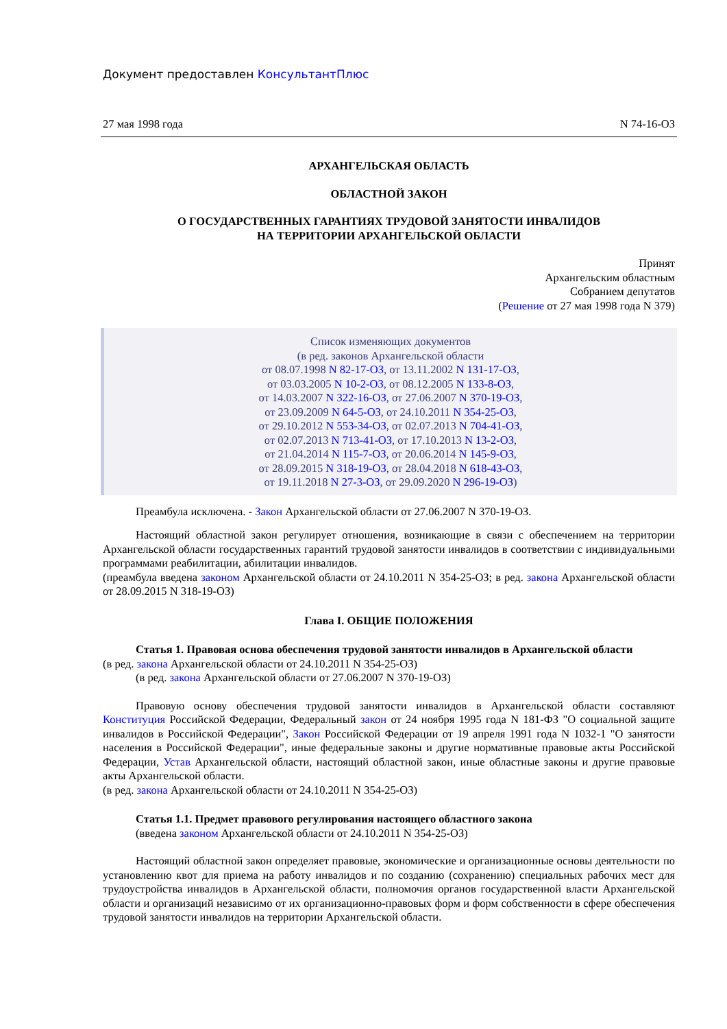Документ предоставлен КонсультантПлюс
27 мая 1998 года N 74-16-ОЗ
АРХАНГЕЛЬСКАЯ ОБЛАСТЬ
ОБЛАСТНОЙ ЗАКОН
О ГОСУДАРСТВЕННЫХ ГАРАНТИЯХ ТРУДОВОЙ ЗАНЯТОСТИ ИНВАЛИДОВ
НА ТЕРРИТОРИИ АРХАНГЕЛЬСКОЙ ОБЛАСТИ
Принят
Архангельским областным
Собранием депутатов
(Решение от 27 мая 1998 года N 379)
Список изменяющих документов
(в ред. законов Архангельской области
от 08.07.1998 N 82-17-ОЗ, от 13.11.2002 N 131-17-ОЗ,
от 03.03.2005 N 10-2-ОЗ, от 08.12.2005 N 133-8-ОЗ,
от 14.03.2007 N 322-16-ОЗ, от 27.06.2007 N 370-19-ОЗ,
от 23.09.2009 N 64-5-ОЗ, от 24.10.2011 N 354-25-ОЗ,
от 29.10.2012 N 553-34-ОЗ, от 02.07.2013 N 704-41-ОЗ,
от 02.07.2013 N 713-41-ОЗ, от 17.10.2013 N 13-2-ОЗ,
от 21.04.2014 N 115-7-ОЗ, от 20.06.2014 N 145-9-ОЗ,
от 28.09.2015 N 318-19-ОЗ, от 28.04.2018 N 618-43-ОЗ,
от 19.11.2018 N 27-3-ОЗ, от 29.09.2020 N 296-19-ОЗ)
Преамбула исключена. - Закон Архангельской области от 27.06.2007 N 370-19-ОЗ.
Настоящий областной закон регулирует отношения, возникающие в связи с обеспечением на территории Архангельской области государственных гарантий трудовой занятости инвалидов в соответствии с индивидуальными программами реабилитации, абилитации инвалидов.
(преамбула введена законом Архангельской области от 24.10.2011 N 354-25-ОЗ; в ред. закона Архангельской области от 28.09.2015 N 318-19-ОЗ)
Глава I. ОБЩИЕ ПОЛОЖЕНИЯ
Статья 1. Правовая основа обеспечения трудовой занятости инвалидов в Архангельской области
(в ред. закона Архангельской области от 24.10.2011 N 354-25-ОЗ)
(в ред. закона Архангельской области от 27.06.2007 N 370-19-ОЗ)
Правовую основу обеспечения трудовой занятости инвалидов в Архангельской области составляют Конституция Российской Федерации, Федеральный закон от 24 ноября 1995 года N 181-ФЗ "О социальной защите инвалидов в Российской Федерации", Закон Российской Федерации от 19 апреля 1991 года N 1032-1 "О занятости населения в Российской Федерации", иные федеральные законы и другие нормативные правовые акты Российской Федерации, Устав Архангельской области, настоящий областной закон, иные областные законы и другие правовые акты Архангельской области.
(в ред. закона Архангельской области от 24.10.2011 N 354-25-ОЗ)
Статья 1.1. Предмет правового регулирования настоящего областного закона
(введена законом Архангельской области от 24.10.2011 N 354-25-ОЗ)
Настоящий областной закон определяет правовые, экономические и организационные основы деятельности по установлению квот для приема на работу инвалидов и по созданию (сохранению) специальных рабочих мест для трудоустройства инвалидов в Архангельской области, полномочия органов государственной власти Архангельской области и организаций независимо от их организационно-правовых форм и форм собственности в сфере обеспечения трудовой занятости инвалидов на территории Архангельской области.